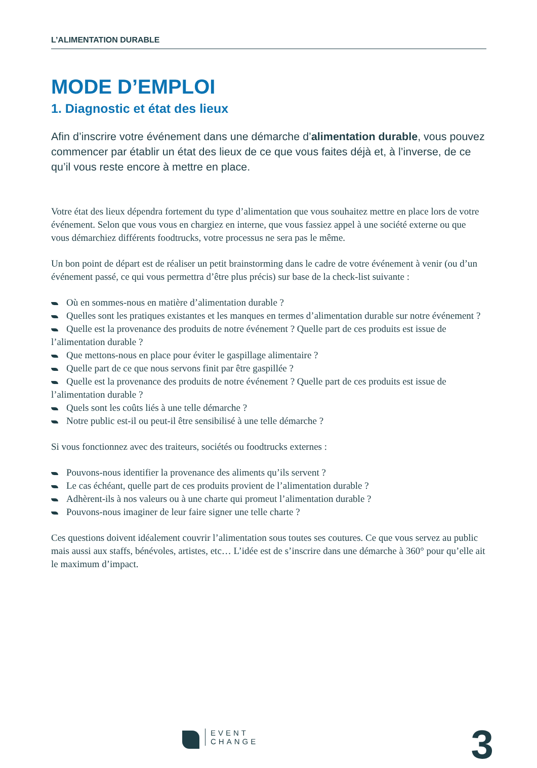L’ALIMENTATION DURABLE
MODE D’EMPLOI
1. Diagnostic et état des lieux
Afin d’inscrire votre événement dans une démarche d’alimentation durable, vous pouvez commencer par établir un état des lieux de ce que vous faites déjà et, à l’inverse, de ce qu’il vous reste encore à mettre en place.
Votre état des lieux dépendra fortement du type d’alimentation que vous souhaitez mettre en place lors de votre événement. Selon que vous vous en chargiez en interne, que vous fassiez appel à une société externe ou que vous démarchiez différents foodtrucks, votre processus ne sera pas le même.
Un bon point de départ est de réaliser un petit brainstorming dans le cadre de votre événement à venir (ou d’un événement passé, ce qui vous permettra d’être plus précis) sur base de la check-list suivante :
Où en sommes-nous en matière d’alimentation durable ?
Quelles sont les pratiques existantes et les manques en termes d’alimentation durable sur notre événement ?
Quelle est la provenance des produits de notre événement ? Quelle part de ces produits est issue de l’alimentation durable ?
Que mettons-nous en place pour éviter le gaspillage alimentaire ?
Quelle part de ce que nous servons finit par être gaspillée ?
Quelle est la provenance des produits de notre événement ? Quelle part de ces produits est issue de l’alimentation durable ?
Quels sont les coûts liés à une telle démarche ?
Notre public est-il ou peut-il être sensibilisé à une telle démarche ?
Si vous fonctionnez avec des traiteurs, sociétés ou foodtrucks externes :
Pouvons-nous identifier la provenance des aliments qu’ils servent ?
Le cas échéant, quelle part de ces produits provient de l’alimentation durable ?
Adhèrent-ils à nos valeurs ou à une charte qui promeut l’alimentation durable ?
Pouvons-nous imaginer de leur faire signer une telle charte ?
Ces questions doivent idéalement couvrir l’alimentation sous toutes ses coutures. Ce que vous servez au public mais aussi aux staffs, bénévoles, artistes, etc… L’idée est de s’inscrire dans une démarche à 360° pour qu’elle ait le maximum d’impact.
EVENT
CHANGE
3